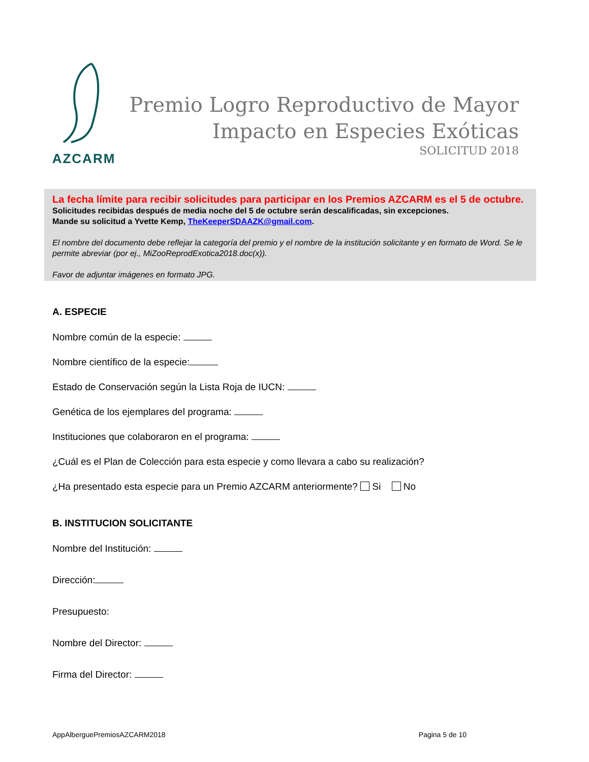AZCARM
Premio Logro Reproductivo de Mayor
Impacto en Especies Exóticas
SOLICITUD 2018
La fecha límite para recibir solicitudes para participar en los Premios AZCARM es el 5 de octubre. Solicitudes recibidas después de media noche del 5 de octubre serán descalificadas, sin excepciones.
Mande su solicitud a Yvette Kemp, TheKeeperSDAAZK@gmail.com.
El nombre del documento debe reflejar la categoría del premio y el nombre de la institución solicitante y en formato de Word. Se le permite abreviar (por ej., MiZooReprodExotica2018.doc(x)).
Favor de adjuntar imágenes en formato JPG.
A. ESPECIE
Nombre común de la especie:
Nombre científico de la especie:
Estado de Conservación según la Lista Roja de IUCN:
Genética de los ejemplares del programa:
Instituciones que colaboraron en el programa:
¿Cuál es el Plan de Colección para esta especie y como llevara a cabo su realización?
¿Ha presentado esta especie para un Premio AZCARM anteriormente? Si No
B. INSTITUCION SOLICITANTE
Nombre del Institución:
Dirección:
Presupuesto:
Nombre del Director:
Firma del Director:
AppAlberguePremiosAZCARM2018 Pagina 5 de 10